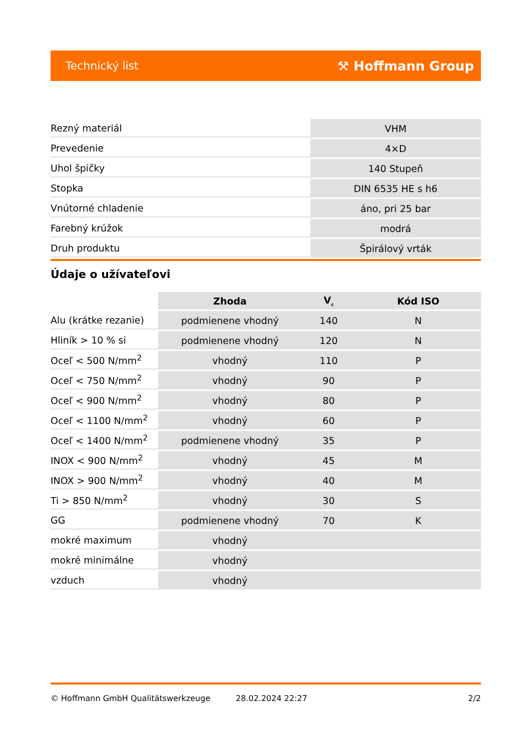Technický list ⚒ Hoffmann Group
| Rezný materiál | VHM |
| Prevedenie | 4×D |
| Uhol špičky | 140 Stupeň |
| Stopka | DIN 6535 HE s h6 |
| Vnútorné chladenie | áno, pri 25 bar |
| Farebný krúžok | modrá |
| Druh produktu | Špirálový vrták |
Údaje o užívateľovi
| | Zhoda | V<sub>c</sub> | Kód ISO |
| --- | --- | --- | --- |
| Alu (krátke rezanie) | podmienene vhodný | 140 | N |
| Hliník > 10 % si | podmienene vhodný | 120 | N |
| Oceľ < 500 N/mm<sup>2</sup> | vhodný | 110 | P |
| Oceľ < 750 N/mm<sup>2</sup> | vhodný | 90 | P |
| Oceľ < 900 N/mm<sup>2</sup> | vhodný | 80 | P |
| Oceľ < 1100 N/mm<sup>2</sup> | vhodný | 60 | P |
| Oceľ < 1400 N/mm<sup>2</sup> | podmienene vhodný | 35 | P |
| INOX < 900 N/mm<sup>2</sup> | vhodný | 45 | M |
| INOX > 900 N/mm<sup>2</sup> | vhodný | 40 | M |
| Ti > 850 N/mm<sup>2</sup> | vhodný | 30 | S |
| GG | podmienene vhodný | 70 | K |
| mokré maximum | vhodný | | |
| mokré minimálne | vhodný | | |
| vzduch | vhodný | | |
© Hoffmann GmbH Qualitätswerkzeuge 28.02.2024 22:27 2/2